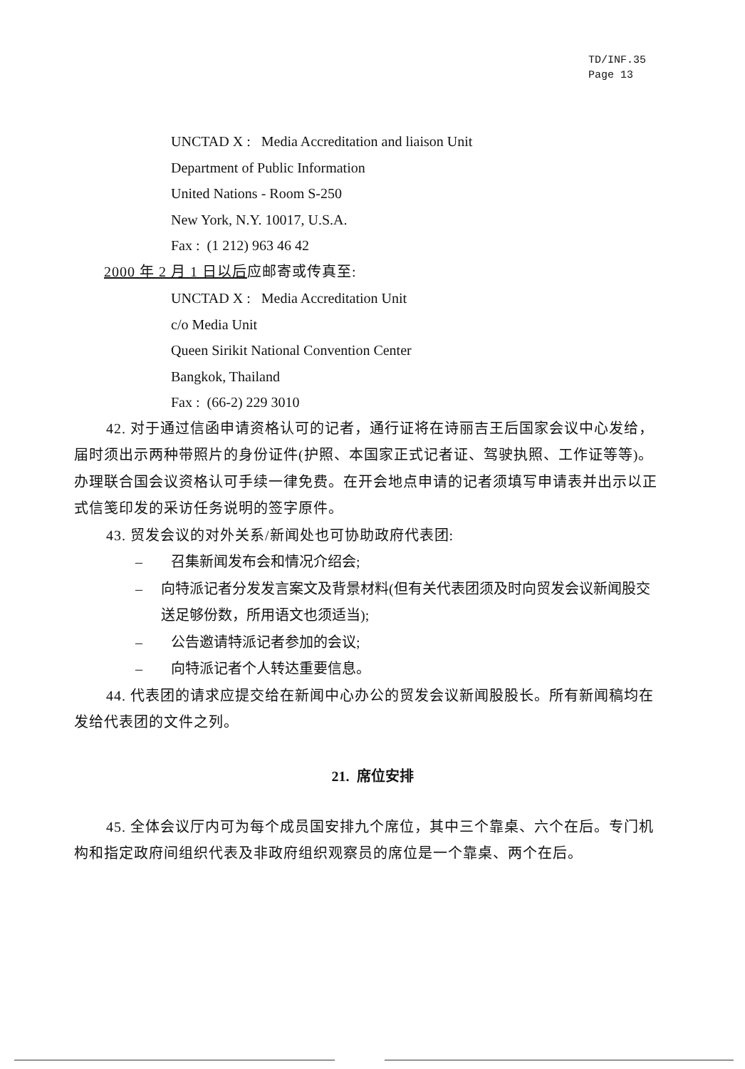TD/INF.35
Page 13
UNCTAD X : Media Accreditation and liaison Unit
Department of Public Information
United Nations - Room S-250
New York, N.Y. 10017, U.S.A.
Fax : (1 212) 963 46 42
2000 年 2 月 1 日以后应邮寄或传真至:
UNCTAD X : Media Accreditation Unit
c/o Media Unit
Queen Sirikit National Convention Center
Bangkok, Thailand
Fax : (66-2) 229 3010
42. 对于通过信函申请资格认可的记者，通行证将在诗丽吉王后国家会议中心发给，届时须出示两种带照片的身份证件(护照、本国家正式记者证、驾驶执照、工作证等等)。办理联合国会议资格认可手续一律免费。在开会地点申请的记者须填写申请表并出示以正式信笺印发的采访任务说明的签字原件。
43. 贸发会议的对外关系/新闻处也可协助政府代表团:
– 召集新闻发布会和情况介绍会;
– 向特派记者分发发言案文及背景材料(但有关代表团须及时向贸发会议新闻股交送足够份数，所用语文也须适当);
– 公告邀请特派记者参加的会议;
– 向特派记者个人转达重要信息。
44. 代表团的请求应提交给在新闻中心办公的贸发会议新闻股股长。所有新闻稿均在发给代表团的文件之列。
21. 席位安排
45. 全体会议厅内可为每个成员国安排九个席位，其中三个靠桌、六个在后。专门机构和指定政府间组织代表及非政府组织观察员的席位是一个靠桌、两个在后。